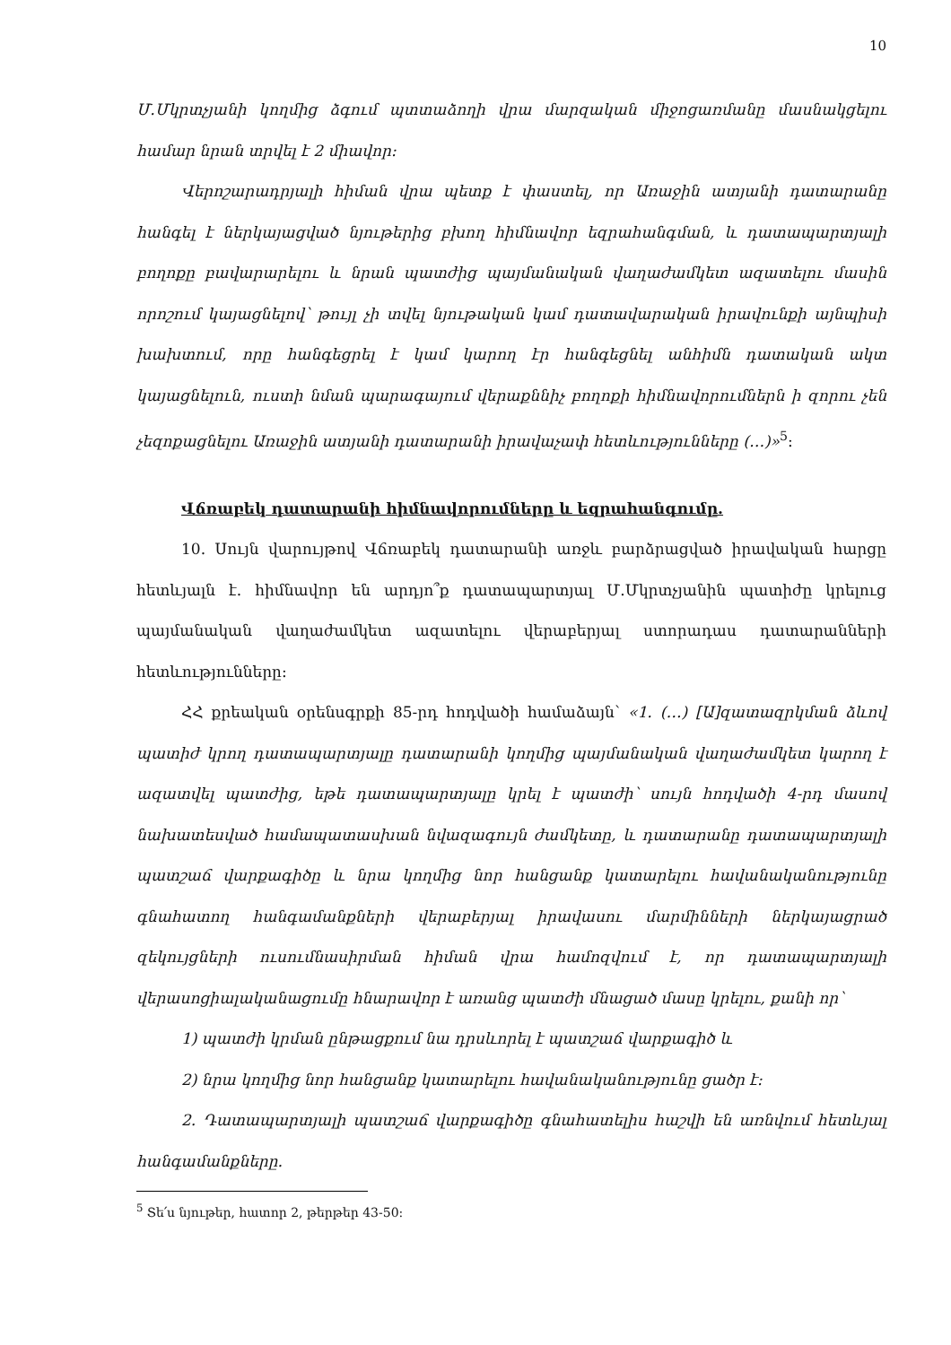10
Մ.Մկրտչյանի կողմից ձգում պտտաձողի վրա մարզական միջոցառմանը մասնակցելու համար նրան տրվել է 2 միավոր:
Վերոշարադրյալի հիման վրա պետք է փաստել, որ Առաջին ատյանի դատարանը հանգել է ներկայացված նյութերից բխող հիմնավոր եզրահանգման, և դատապարտյալի բողոքը բավարարելու և նրան պատժից պայմանական վաղաժամկետ ազատելու մասին որոշում կայացնելով՝ թույլ չի տվել նյութական կամ դատավարական իրավունքի այնպիսի խախտում, որը հանգեցրել է կամ կարող էր հանգեցնել անհիմն դատական ակտ կայացնելուն, ուստի նման պարագայում վերաքննիչ բողոքի հիմնավորումներն ի զորու չեն չեզոքացնելու Առաջին ատյանի դատարանի իրավաչափ հետևությունները (…)»<sup>5</sup>:
Վճռաբեկ դատարանի հիմնավորումները և եզրահանգումը.
10. Սույն վարույթով Վճռաբեկ դատարանի առջև բարձրացված իրավական հարցը հետևյալն է. հիմնավոր են արդյո՞ք դատապարտյալ Մ.Մկրտչյանին պատիժը կրելուց պայմանական վաղաժամկետ ազատելու վերաբերյալ ստորադաս դատարանների հետևությունները:
ՀՀ քրեական օրենսգրքի 85-րդ հոդվածի համաձայն՝ «1. (…) [Ա]զատազրկման ձևով պատիժ կրող դատապարտյալը դատարանի կողմից պայմանական վաղաժամկետ կարող է ազատվել պատժից, եթե դատապարտյալը կրել է պատժի՝ սույն հոդվածի 4-րդ մասով նախատեսված համապատասխան նվազագույն ժամկետը, և դատարանը դատապարտյալի պատշաճ վարքագիծը և նրա կողմից նոր հանցանք կատարելու հավանականությունը գնահատող հանգամանքների վերաբերյալ իրավասու մարմինների ներկայացրած զեկույցների ուսումնասիրման հիման վրա համոզվում է, որ դատապարտյալի վերասոցիալականացումը հնարավոր է առանց պատժի մնացած մասը կրելու, քանի որ՝
1) պատժի կրման ընթացքում նա դրսևորել է պատշաճ վարքագիծ և
2) նրա կողմից նոր հանցանք կատարելու հավանականությունը ցածր է:
2. Դատապարտյալի պատշաճ վարքագիծը գնահատելիս հաշվի են առնվում հետևյալ հանգամանքները.
<sup>5</sup> Տե՛ս նյութեր, հատոր 2, թերթեր 43-50: